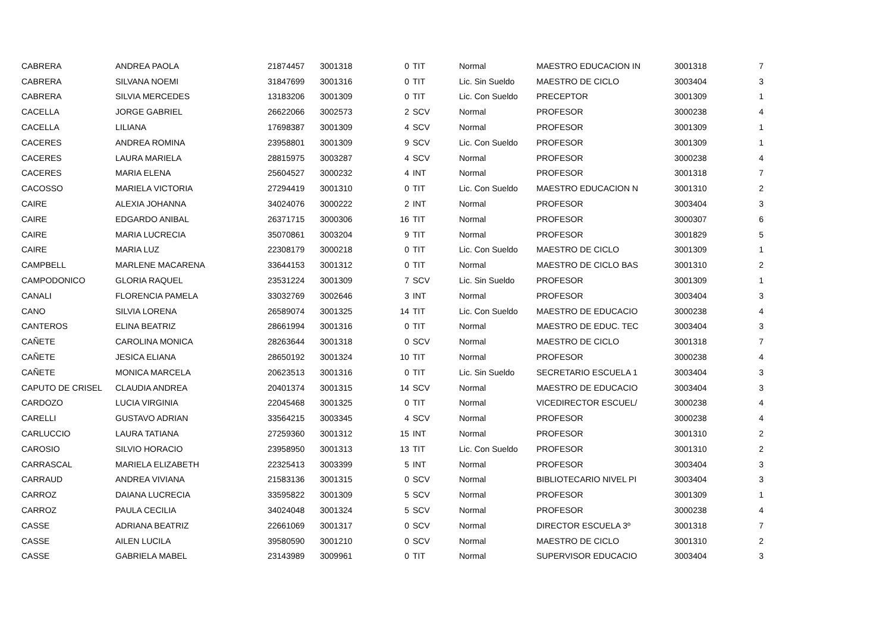| CABRERA | ANDREA PAOLA | 21874457 | 3001318 | 0 | TIT | Normal | MAESTRO EDUCACION IN | 3001318 | 7 |
| CABRERA | SILVANA NOEMI | 31847699 | 3001316 | 0 | TIT | Lic. Sin Sueldo | MAESTRO DE CICLO | 3003404 | 3 |
| CABRERA | SILVIA MERCEDES | 13183206 | 3001309 | 0 | TIT | Lic. Con Sueldo | PRECEPTOR | 3001309 | 1 |
| CACELLA | JORGE GABRIEL | 26622066 | 3002573 | 2 | SCV | Normal | PROFESOR | 3000238 | 4 |
| CACELLA | LILIANA | 17698387 | 3001309 | 4 | SCV | Normal | PROFESOR | 3001309 | 1 |
| CACERES | ANDREA ROMINA | 23958801 | 3001309 | 9 | SCV | Lic. Con Sueldo | PROFESOR | 3001309 | 1 |
| CACERES | LAURA MARIELA | 28815975 | 3003287 | 4 | SCV | Normal | PROFESOR | 3000238 | 4 |
| CACERES | MARIA ELENA | 25604527 | 3000232 | 4 | INT | Normal | PROFESOR | 3001318 | 7 |
| CACOSSO | MARIELA VICTORIA | 27294419 | 3001310 | 0 | TIT | Lic. Con Sueldo | MAESTRO EDUCACION N | 3001310 | 2 |
| CAIRE | ALEXIA JOHANNA | 34024076 | 3000222 | 2 | INT | Normal | PROFESOR | 3003404 | 3 |
| CAIRE | EDGARDO ANIBAL | 26371715 | 3000306 | 16 | TIT | Normal | PROFESOR | 3000307 | 6 |
| CAIRE | MARIA LUCRECIA | 35070861 | 3003204 | 9 | TIT | Normal | PROFESOR | 3001829 | 5 |
| CAIRE | MARIA LUZ | 22308179 | 3000218 | 0 | TIT | Lic. Con Sueldo | MAESTRO DE CICLO | 3001309 | 1 |
| CAMPBELL | MARLENE MACARENA | 33644153 | 3001312 | 0 | TIT | Normal | MAESTRO DE CICLO BAS | 3001310 | 2 |
| CAMPODONICO | GLORIA RAQUEL | 23531224 | 3001309 | 7 | SCV | Lic. Sin Sueldo | PROFESOR | 3001309 | 1 |
| CANALI | FLORENCIA PAMELA | 33032769 | 3002646 | 3 | INT | Normal | PROFESOR | 3003404 | 3 |
| CANO | SILVIA LORENA | 26589074 | 3001325 | 14 | TIT | Lic. Con Sueldo | MAESTRO DE EDUCACIO | 3000238 | 4 |
| CANTEROS | ELINA BEATRIZ | 28661994 | 3001316 | 0 | TIT | Normal | MAESTRO DE EDUC. TEC | 3003404 | 3 |
| CAÑETE | CAROLINA MONICA | 28263644 | 3001318 | 0 | SCV | Normal | MAESTRO DE CICLO | 3001318 | 7 |
| CAÑETE | JESICA ELIANA | 28650192 | 3001324 | 10 | TIT | Normal | PROFESOR | 3000238 | 4 |
| CAÑETE | MONICA MARCELA | 20623513 | 3001316 | 0 | TIT | Lic. Sin Sueldo | SECRETARIO ESCUELA 1 | 3003404 | 3 |
| CAPUTO DE CRISEL | CLAUDIA ANDREA | 20401374 | 3001315 | 14 | SCV | Normal | MAESTRO DE EDUCACIO | 3003404 | 3 |
| CARDOZO | LUCIA VIRGINIA | 22045468 | 3001325 | 0 | TIT | Normal | VICEDIRECTOR ESCUEL/ | 3000238 | 4 |
| CARELLI | GUSTAVO ADRIAN | 33564215 | 3003345 | 4 | SCV | Normal | PROFESOR | 3000238 | 4 |
| CARLUCCIO | LAURA TATIANA | 27259360 | 3001312 | 15 | INT | Normal | PROFESOR | 3001310 | 2 |
| CAROSIO | SILVIO HORACIO | 23958950 | 3001313 | 13 | TIT | Lic. Con Sueldo | PROFESOR | 3001310 | 2 |
| CARRASCAL | MARIELA ELIZABETH | 22325413 | 3003399 | 5 | INT | Normal | PROFESOR | 3003404 | 3 |
| CARRAUD | ANDREA VIVIANA | 21583136 | 3001315 | 0 | SCV | Normal | BIBLIOTECARIO NIVEL PI | 3003404 | 3 |
| CARROZ | DAIANA LUCRECIA | 33595822 | 3001309 | 5 | SCV | Normal | PROFESOR | 3001309 | 1 |
| CARROZ | PAULA CECILIA | 34024048 | 3001324 | 5 | SCV | Normal | PROFESOR | 3000238 | 4 |
| CASSE | ADRIANA BEATRIZ | 22661069 | 3001317 | 0 | SCV | Normal | DIRECTOR ESCUELA 3º | 3001318 | 7 |
| CASSE | AILEN LUCILA | 39580590 | 3001210 | 0 | SCV | Normal | MAESTRO DE CICLO | 3001310 | 2 |
| CASSE | GABRIELA MABEL | 23143989 | 3009961 | 0 | TIT | Normal | SUPERVISOR EDUCACIO | 3003404 | 3 |